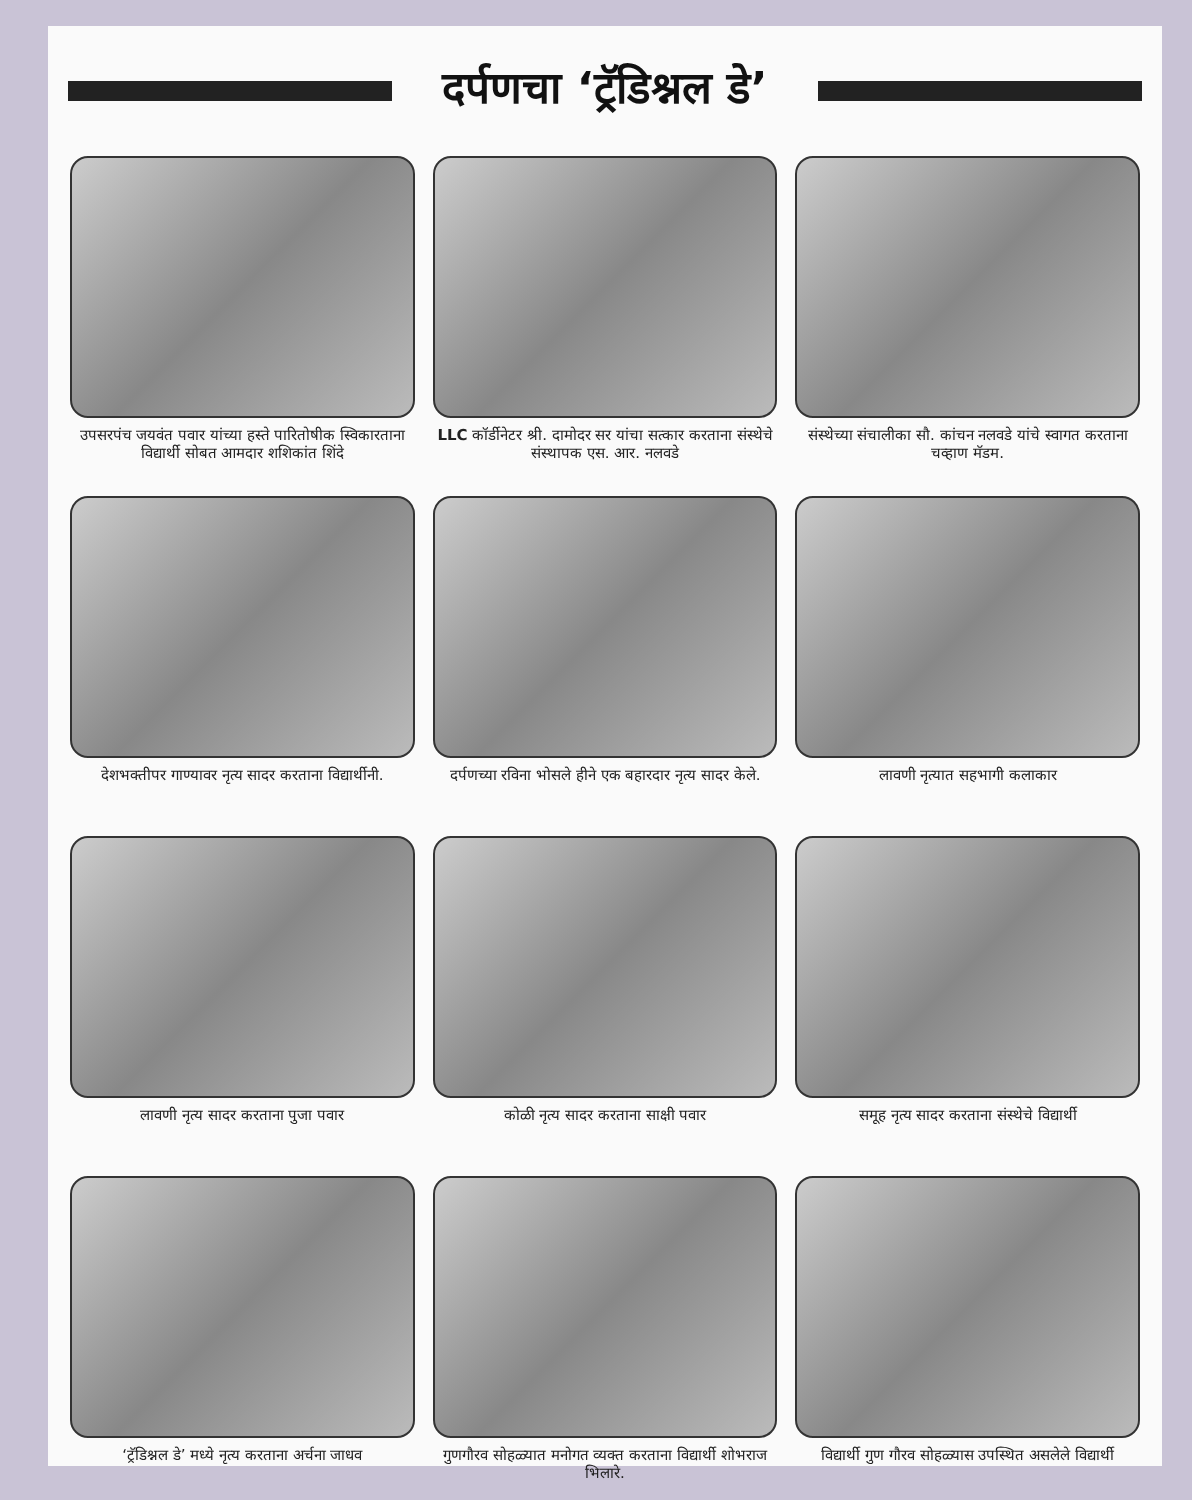दर्पणचा ‘ट्रॅडिश्नल डे’
उपसरपंच जयवंत पवार यांच्या हस्ते पारितोषीक स्विकारताना विद्यार्थी सोबत आमदार शशिकांत शिंदे
LLC कॉर्डीनेटर श्री. दामोदर सर यांचा सत्कार करताना संस्थेचे संस्थापक एस. आर. नलवडे
संस्थेच्या संचालीका सौ. कांचन नलवडे यांचे स्वागत करताना चव्हाण मॅडम.
देशभक्तीपर गाण्यावर नृत्य सादर करताना विद्यार्थीनी.
दर्पणच्या रविना भोसले हीने एक बहारदार नृत्य सादर केले.
लावणी नृत्यात सहभागी कलाकार
लावणी नृत्य सादर करताना पुजा पवार
कोळी नृत्य सादर करताना साक्षी पवार
समूह नृत्य सादर करताना संस्थेचे विद्यार्थी
‘ट्रॅडिश्नल डे’ मध्ये नृत्य करताना अर्चना जाधव
गुणगौरव सोहळ्यात मनोगत व्यक्त करताना विद्यार्थी शोभराज भिलारे.
विद्यार्थी गुण गौरव सोहळ्यास उपस्थित असलेले विद्यार्थी